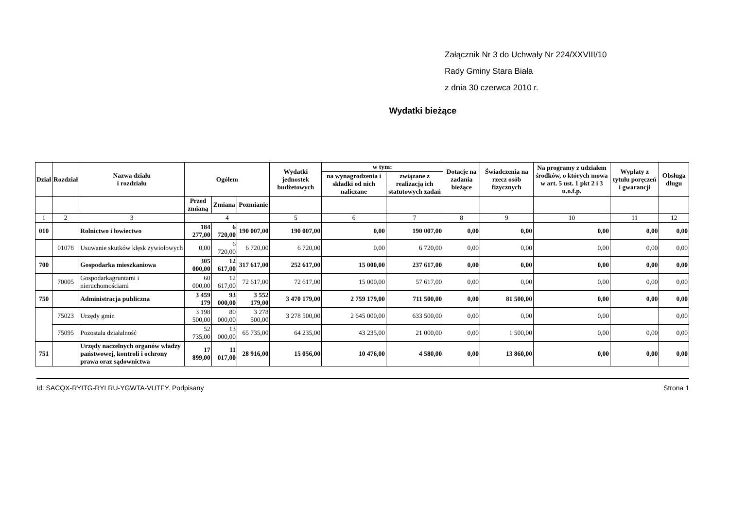Załącznik Nr 3 do Uchwały Nr 224/XXVIII/10
Rady Gminy Stara Biała
z dnia 30 czerwca 2010 r.
Wydatki bieżące
| Dział | Rozdział | Nazwa działu i rozdziału | Ogółem | | | Wydatki jednostek budżetowych | w tym: | | Dotacje na zadania bieżące | Świadczenia na rzecz osób fizycznych | Na programy z udziałem środków, o których mowa w art. 5 ust. 1 pkt 2 i 3 u.o.f.p. | Wypłaty z tytułu poręczeń i gwarancji | Obsługa długu |
| --- | --- | --- | --- | --- | --- | --- | --- | --- | --- | --- | --- | --- | --- |
| | | | | | | | na wynagrodzenia i składki od nich naliczane | związane z realizacją ich statutowych zadań | | | | | |
| | | | Przed zmianą | Zmiana | Pozmianie | | | | | | | | |
| 1 | 2 | 3 | 4 | | | 5 | 6 | 7 | 8 | 9 | 10 | 11 | 12 |
| 010 | | Rolnictwo i łowiectwo | 184 277,00 | 6 720,00 | 190 007,00 | 190 007,00 | 0,00 | 190 007,00 | 0,00 | 0,00 | 0,00 | 0,00 | 0,00 |
| | 01078 | Usuwanie skutków klęsk żywiołowych | 0,00 | 6 720,00 | 6 720,00 | 6 720,00 | 0,00 | 6 720,00 | 0,00 | 0,00 | 0,00 | 0,00 | 0,00 |
| 700 | | Gospodarka mieszkaniowa | 305 000,00 | 12 617,00 | 317 617,00 | 252 617,00 | 15 000,00 | 237 617,00 | 0,00 | 0,00 | 0,00 | 0,00 | 0,00 |
| | 70005 | Gospodarkagruntami i nieruchomościami | 60 000,00 | 12 617,00 | 72 617,00 | 72 617,00 | 15 000,00 | 57 617,00 | 0,00 | 0,00 | 0,00 | 0,00 | 0,00 |
| 750 | | Administracja publiczna | 3 459 179 | 93 000,00 | 3 552 179,00 | 3 470 179,00 | 2 759 179,00 | 711 500,00 | 0,00 | 81 500,00 | 0,00 | 0,00 | 0,00 |
| | 75023 | Urzędy gmin | 3 198 500,00 | 80 000,00 | 3 278 500,00 | 3 278 500,00 | 2 645 000,00 | 633 500,00 | 0,00 | 0,00 | 0,00 | | 0,00 |
| | 75095 | Pozostała działalność | 52 735,00 | 13 000,00 | 65 735,00 | 64 235,00 | 43 235,00 | 21 000,00 | 0,00 | 1 500,00 | 0,00 | 0,00 | 0,00 |
| 751 | | Urzędy naczelnych organów władzy państwowej, kontroli i ochrony prawa oraz sądownictwa | 17 899,00 | 11 017,00 | 28 916,00 | 15 056,00 | 10 476,00 | 4 580,00 | 0,00 | 13 860,00 | 0,00 | 0,00 | 0,00 |
Id: SACQX-RYITG-RYLRU-YGWTA-VUTFY. Podpisany Strona 1